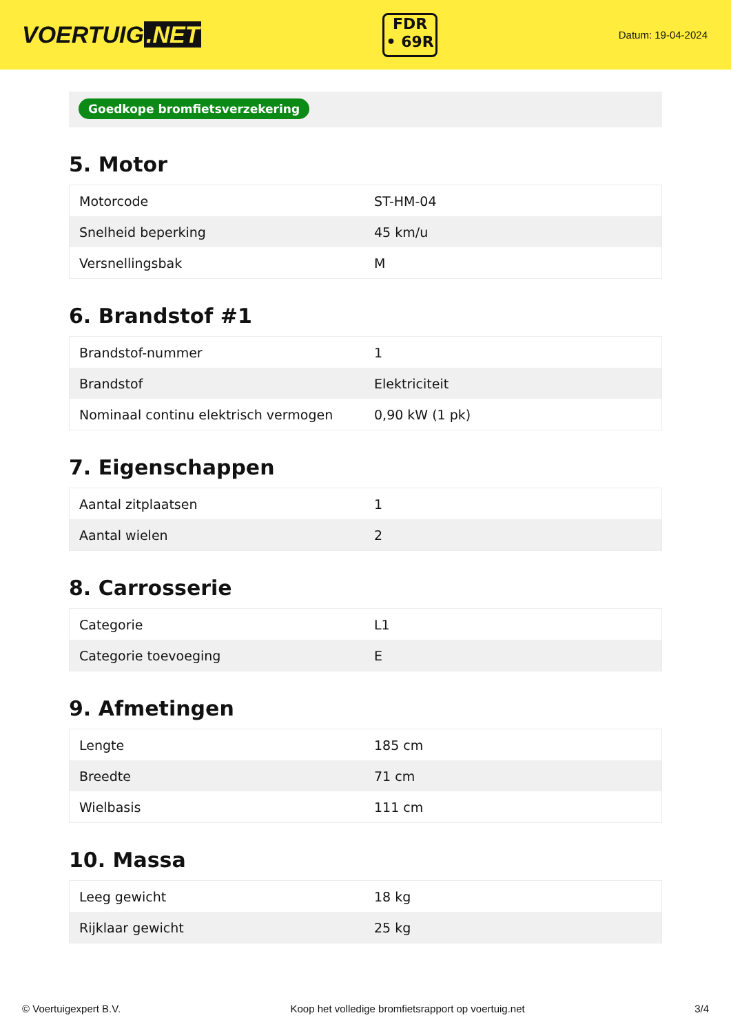VOERTUIG.NET
FDR
• 69R
Datum: 19-04-2024
Goedkope bromfietsverzekering
5. Motor
| Motorcode | ST-HM-04 |
| Snelheid beperking | 45 km/u |
| Versnellingsbak | M |
6. Brandstof #1
| Brandstof-nummer | 1 |
| Brandstof | Elektriciteit |
| Nominaal continu elektrisch vermogen | 0,90 kW (1 pk) |
7. Eigenschappen
| Aantal zitplaatsen | 1 |
| Aantal wielen | 2 |
8. Carrosserie
| Categorie | L1 |
| Categorie toevoeging | E |
9. Afmetingen
| Lengte | 185 cm |
| Breedte | 71 cm |
| Wielbasis | 111 cm |
10. Massa
| Leeg gewicht | 18 kg |
| Rijklaar gewicht | 25 kg |
© Voertuigexpert B.V. Koop het volledige bromfietsrapport op voertuig.net 3/4